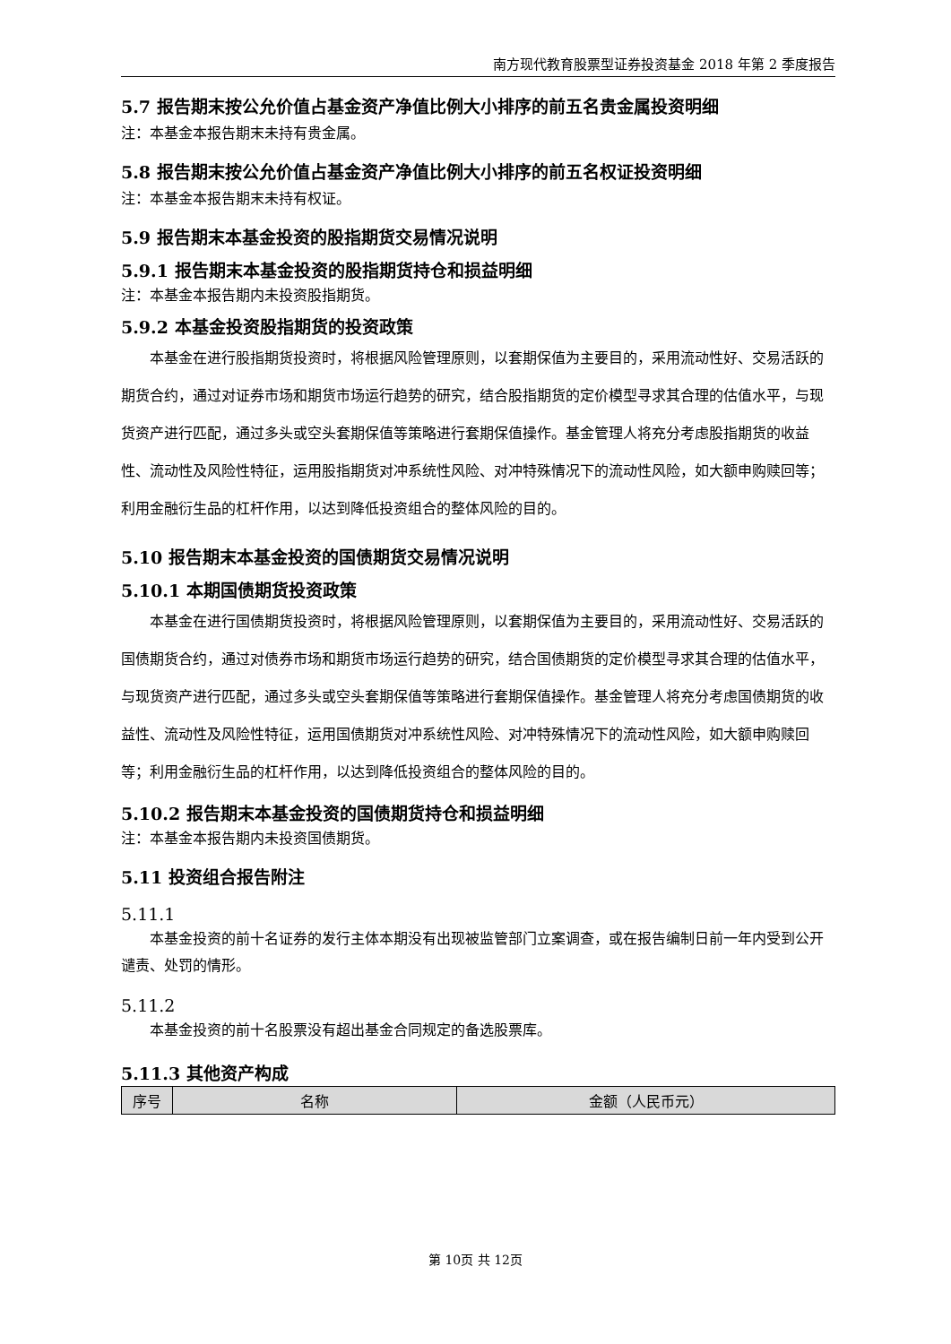南方现代教育股票型证券投资基金 2018 年第 2 季度报告
5.7 报告期末按公允价值占基金资产净值比例大小排序的前五名贵金属投资明细
注：本基金本报告期末未持有贵金属。
5.8 报告期末按公允价值占基金资产净值比例大小排序的前五名权证投资明细
注：本基金本报告期末未持有权证。
5.9 报告期末本基金投资的股指期货交易情况说明
5.9.1 报告期末本基金投资的股指期货持仓和损益明细
注：本基金本报告期内未投资股指期货。
5.9.2 本基金投资股指期货的投资政策
本基金在进行股指期货投资时，将根据风险管理原则，以套期保值为主要目的，采用流动性好、交易活跃的期货合约，通过对证券市场和期货市场运行趋势的研究，结合股指期货的定价模型寻求其合理的估值水平，与现货资产进行匹配，通过多头或空头套期保值等策略进行套期保值操作。基金管理人将充分考虑股指期货的收益性、流动性及风险性特征，运用股指期货对冲系统性风险、对冲特殊情况下的流动性风险，如大额申购赎回等；利用金融衍生品的杠杆作用，以达到降低投资组合的整体风险的目的。
5.10 报告期末本基金投资的国债期货交易情况说明
5.10.1 本期国债期货投资政策
本基金在进行国债期货投资时，将根据风险管理原则，以套期保值为主要目的，采用流动性好、交易活跃的国债期货合约，通过对债券市场和期货市场运行趋势的研究，结合国债期货的定价模型寻求其合理的估值水平，与现货资产进行匹配，通过多头或空头套期保值等策略进行套期保值操作。基金管理人将充分考虑国债期货的收益性、流动性及风险性特征，运用国债期货对冲系统性风险、对冲特殊情况下的流动性风险，如大额申购赎回等；利用金融衍生品的杠杆作用，以达到降低投资组合的整体风险的目的。
5.10.2 报告期末本基金投资的国债期货持仓和损益明细
注：本基金本报告期内未投资国债期货。
5.11 投资组合报告附注
5.11.1
本基金投资的前十名证券的发行主体本期没有出现被监管部门立案调查，或在报告编制日前一年内受到公开谴责、处罚的情形。
5.11.2
本基金投资的前十名股票没有超出基金合同规定的备选股票库。
5.11.3 其他资产构成
| 序号 | 名称 | 金额（人民币元） |
| --- | --- | --- |
第 10页 共 12页